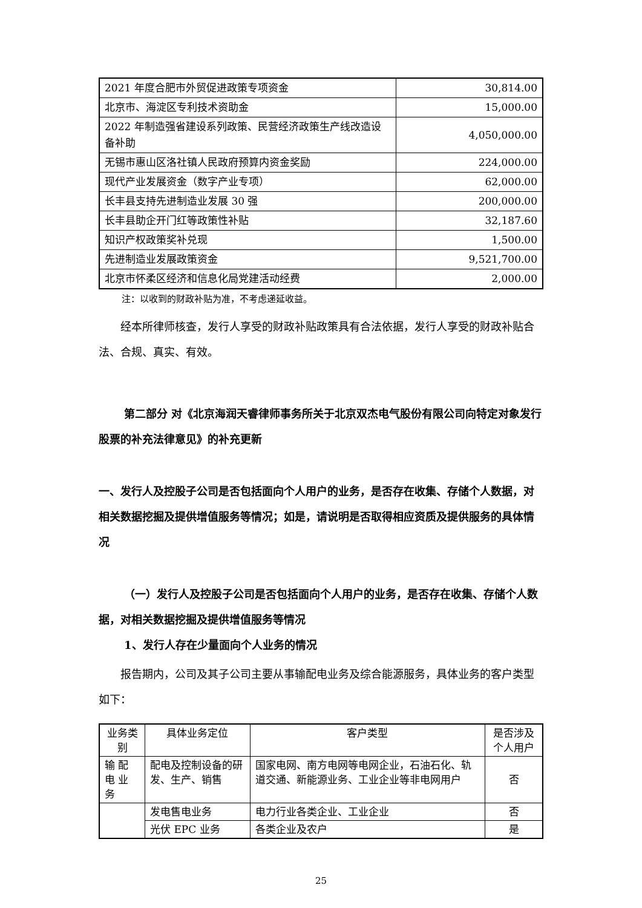| 2021 年度合肥市外贸促进政策专项资金 | 30,814.00 |
| 北京市、海淀区专利技术资助金 | 15,000.00 |
| 2022 年制造强省建设系列政策、民营经济政策生产线改造设备补助 | 4,050,000.00 |
| 无锡市惠山区洛社镇人民政府预算内资金奖励 | 224,000.00 |
| 现代产业发展资金（数字产业专项） | 62,000.00 |
| 长丰县支持先进制造业发展 30 强 | 200,000.00 |
| 长丰县助企开门红等政策性补贴 | 32,187.60 |
| 知识产权政策奖补兑现 | 1,500.00 |
| 先进制造业发展政策资金 | 9,521,700.00 |
| 北京市怀柔区经济和信息化局党建活动经费 | 2,000.00 |
注：以收到的财政补贴为准，不考虑递延收益。
经本所律师核查，发行人享受的财政补贴政策具有合法依据，发行人享受的财政补贴合法、合规、真实、有效。
第二部分 对《北京海润天睿律师事务所关于北京双杰电气股份有限公司向特定对象发行股票的补充法律意见》的补充更新
一、发行人及控股子公司是否包括面向个人用户的业务，是否存在收集、存储个人数据，对相关数据挖掘及提供增值服务等情况；如是，请说明是否取得相应资质及提供服务的具体情况
（一）发行人及控股子公司是否包括面向个人用户的业务，是否存在收集、存储个人数据，对相关数据挖掘及提供增值服务等情况
1、发行人存在少量面向个人业务的情况
报告期内，公司及其子公司主要从事输配电业务及综合能源服务，具体业务的客户类型如下：
| 业务类别 | 具体业务定位 | 客户类型 | 是否涉及个人用户 |
| 输 配 电 业 务 | 配电及控制设备的研发、生产、销售 | 国家电网、南方电网等电网企业，石油石化、轨道交通、新能源业务、工业企业等非电网用户 | 否 |
| | 发电售电业务 | 电力行业各类企业、工业企业 | 否 |
| | 光伏 EPC 业务 | 各类企业及农户 | 是 |
25